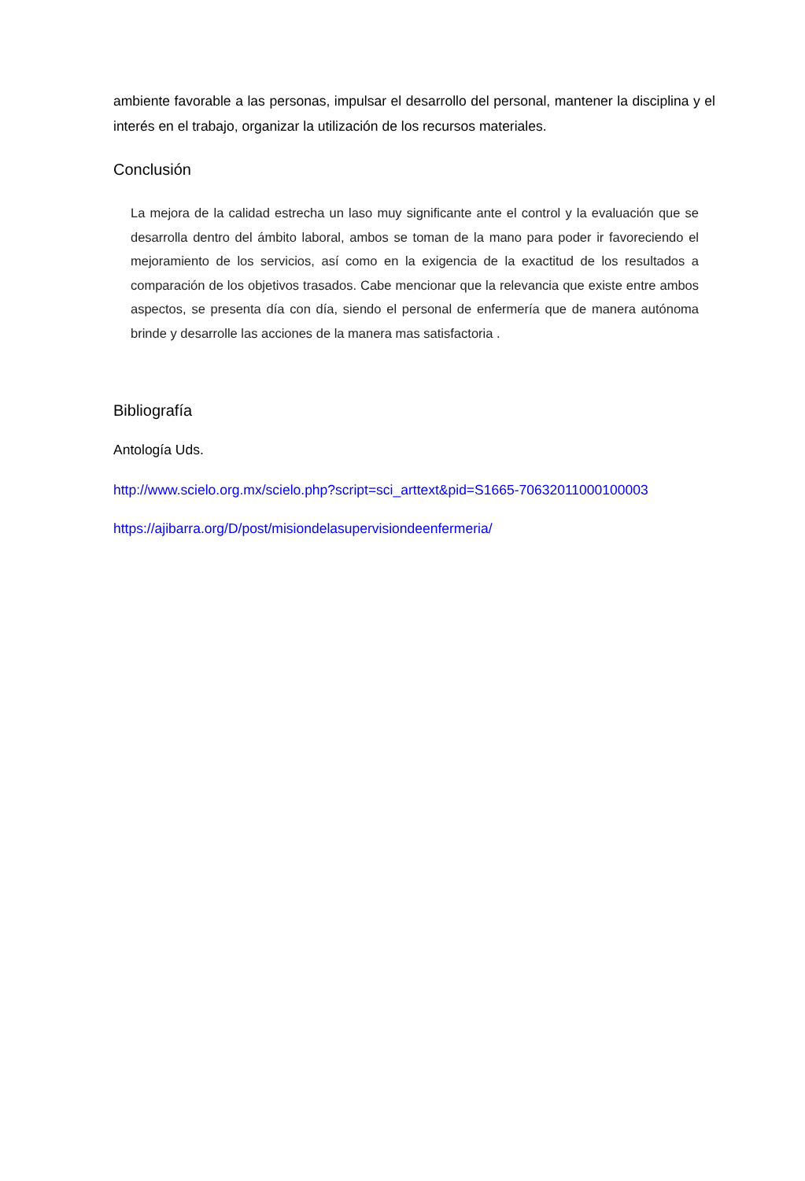ambiente favorable a las personas, impulsar el desarrollo del personal, mantener la disciplina y el interés en el trabajo, organizar la utilización de los recursos materiales.
Conclusión
La mejora de la calidad estrecha un laso muy significante ante el control y la evaluación que se desarrolla dentro del ámbito laboral, ambos se toman de la mano para poder ir favoreciendo el mejoramiento de los servicios, así como en la exigencia de la exactitud de los resultados a comparación de los objetivos trasados. Cabe mencionar que la relevancia que existe entre ambos aspectos, se presenta día con día, siendo el personal de enfermería que de manera autónoma brinde y desarrolle las acciones de la manera mas satisfactoria .
Bibliografía
Antología Uds.
http://www.scielo.org.mx/scielo.php?script=sci_arttext&pid=S1665-70632011000100003
https://ajibarra.org/D/post/misiondelasupervisiondeenfermeria/